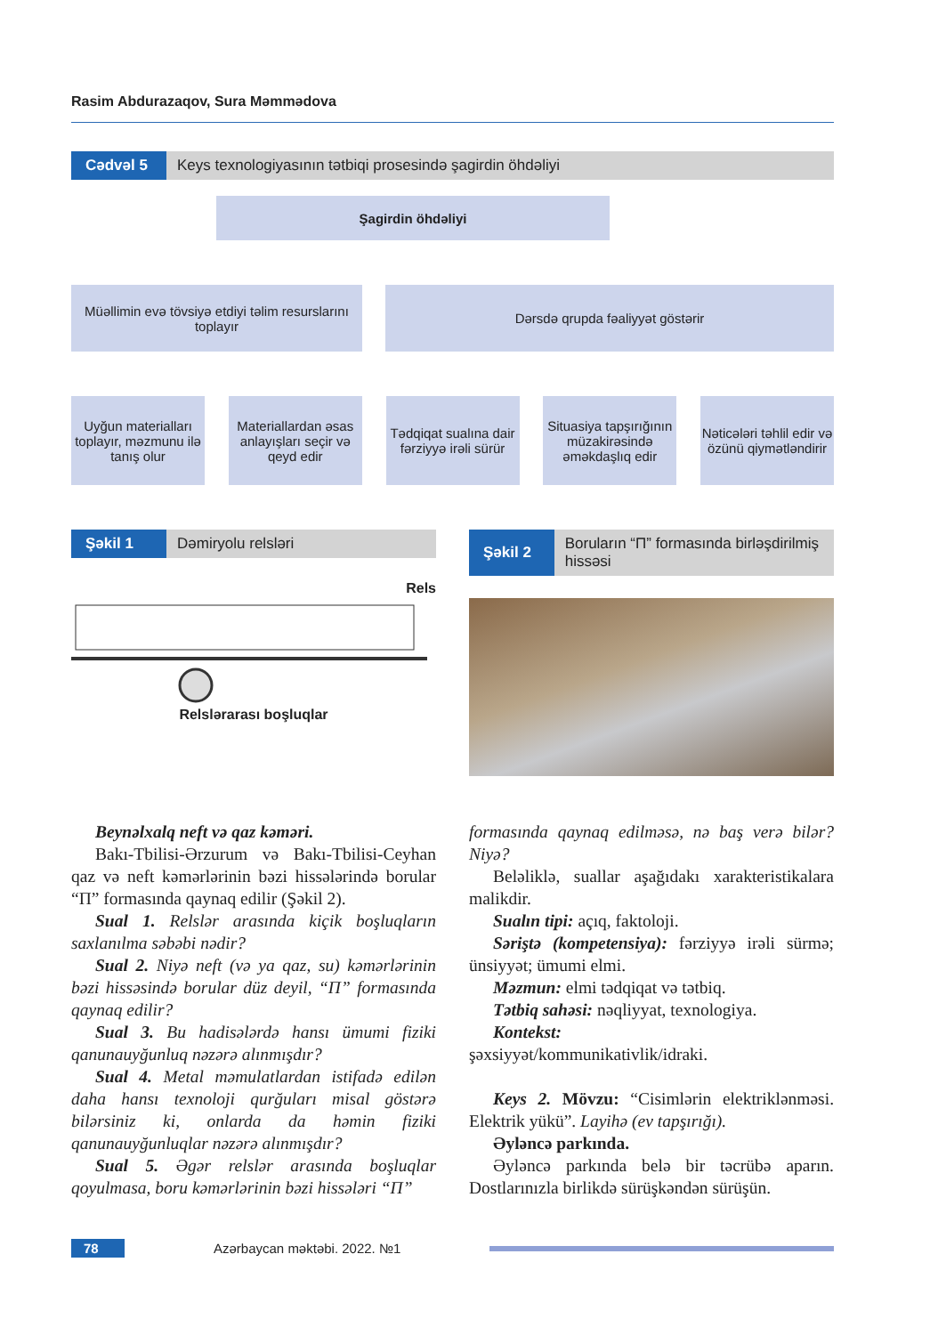Rasim Abdurazaqov, Sura Məmmədova
Cədvəl 5
Keys texnologiyasının tətbiqi prosesində şagirdin öhdəliyi
Şagirdin öhdəliyi
Müəllimin evə tövsiyə etdiyi təlim resurslarını toplayır
Dərsdə qrupda fəaliyyət göstərir
Uyğun materialları toplayır, məzmunu ilə tanış olur
Materiallardan əsas anlayışları seçir və qeyd edir
Tədqiqat sualına dair fərziyyə irəli sürür
Situasiya tapşırığının müzakirəsində əməkdaşlıq edir
Nəticələri təhlil edir və özünü qiymətləndirir
Şəkil 1 Dəmiryolu relsləri
Rels
Relslərarası boşluqlar
Şəkil 2 Boruların “П” formasında birləşdirilmiş hissəsi
Beynəlxalq neft və qaz kəməri.
Bakı-Tbilisi-Ərzurum və Bakı-Tbilisi-Ceyhan qaz və neft kəmərlərinin bəzi hissələrində borular “П” formasında qaynaq edilir (Şəkil 2).
Sual 1. Relslər arasında kiçik boşluqların saxlanılma səbəbi nədir?
Sual 2. Niyə neft (və ya qaz, su) kəmərlərinin bəzi hissəsində borular düz deyil, “П” formasında qaynaq edilir?
Sual 3. Bu hadisələrdə hansı ümumi fiziki qanunauyğunluq nəzərə alınmışdır?
Sual 4. Metal məmulatlardan istifadə edilən daha hansı texnoloji qurğuları misal göstərə bilərsiniz ki, onlarda da həmin fiziki qanunauyğunluqlar nəzərə alınmışdır?
Sual 5. Əgər relslər arasında boşluqlar qoyulmasa, boru kəmərlərinin bəzi hissələri “П”
formasında qaynaq edilməsə, nə baş verə bilər? Niyə?
Beləliklə, suallar aşağıdakı xarakteristikalara malikdir.
Sualın tipi: açıq, faktoloji.
Səriştə (kompetensiya): fərziyyə irəli sürmə; ünsiyyət; ümumi elmi.
Məzmun: elmi tədqiqat və tətbiq.
Tətbiq sahəsi: nəqliyyat, texnologiya.
Kontekst:
şəxsiyyət/kommunikativlik/idraki.
Keys 2. Mövzu: “Cisimlərin elektriklənməsi. Elektrik yükü”. Layihə (ev tapşırığı).
Əyləncə parkında.
Əyləncə parkında belə bir təcrübə aparın. Dostlarınızla birlikdə sürüşkəndən sürüşün.
78 Azərbaycan məktəbi. 2022. №1